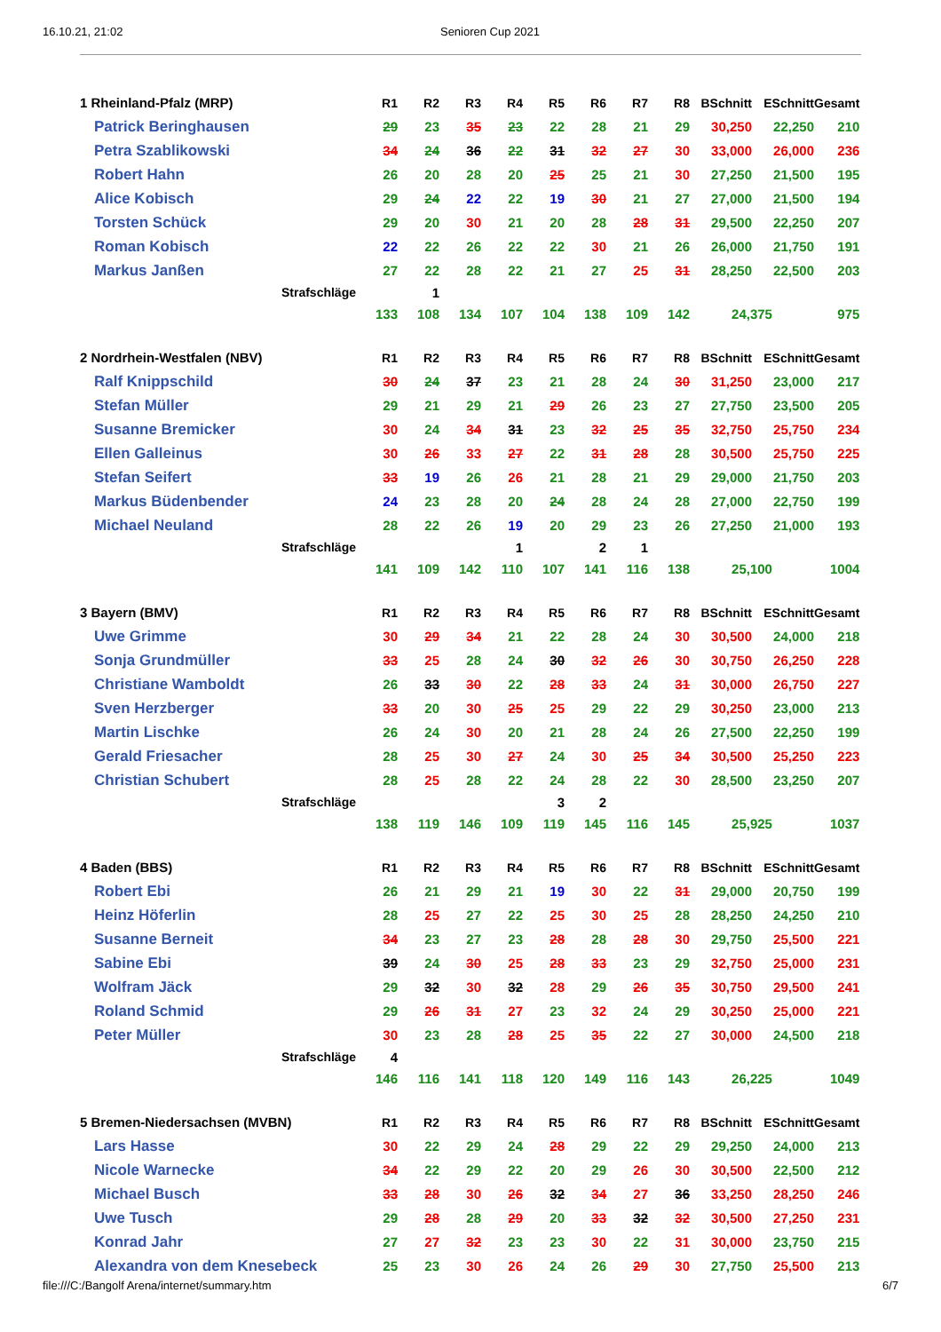16.10.21, 21:02 Senioren Cup 2021
| 1 Rheinland-Pfalz (MRP) | R1 | R2 | R3 | R4 | R5 | R6 | R7 | R8 | BSchnitt | ESchnitt | Gesamt |
| --- | --- | --- | --- | --- | --- | --- | --- | --- | --- | --- | --- |
| Patrick Beringhausen | 29 | 23 | 35 | 23 | 22 | 28 | 21 | 29 | 30,250 | 22,250 | 210 |
| Petra Szablikowski | 34 | 24 | 36 | 22 | 31 | 32 | 27 | 30 | 33,000 | 26,000 | 236 |
| Robert Hahn | 26 | 20 | 28 | 20 | 25 | 25 | 21 | 30 | 27,250 | 21,500 | 195 |
| Alice Kobisch | 29 | 24 | 22 | 22 | 19 | 30 | 21 | 27 | 27,000 | 21,500 | 194 |
| Torsten Schück | 29 | 20 | 30 | 21 | 20 | 28 | 28 | 31 | 29,500 | 22,250 | 207 |
| Roman Kobisch | 22 | 22 | 26 | 22 | 22 | 30 | 21 | 26 | 26,000 | 21,750 | 191 |
| Markus Janßen | 27 | 22 | 28 | 22 | 21 | 27 | 25 | 31 | 28,250 | 22,500 | 203 |
| Strafschläge | | 1 | | | | | | | | | |
| | 133 | 108 | 134 | 107 | 104 | 138 | 109 | 142 | 24,375 | | 975 |
| 2 Nordrhein-Westfalen (NBV) | R1 | R2 | R3 | R4 | R5 | R6 | R7 | R8 | BSchnitt | ESchnitt | Gesamt |
| Ralf Knippschild | 30 | 24 | 37 | 23 | 21 | 28 | 24 | 30 | 31,250 | 23,000 | 217 |
| Stefan Müller | 29 | 21 | 29 | 21 | 29 | 26 | 23 | 27 | 27,750 | 23,500 | 205 |
| Susanne Bremicker | 30 | 24 | 34 | 31 | 23 | 32 | 25 | 35 | 32,750 | 25,750 | 234 |
| Ellen Galleinus | 30 | 26 | 33 | 27 | 22 | 31 | 28 | 28 | 30,500 | 25,750 | 225 |
| Stefan Seifert | 33 | 19 | 26 | 26 | 21 | 28 | 21 | 29 | 29,000 | 21,750 | 203 |
| Markus Büdenbender | 24 | 23 | 28 | 20 | 24 | 28 | 24 | 28 | 27,000 | 22,750 | 199 |
| Michael Neuland | 28 | 22 | 26 | 19 | 20 | 29 | 23 | 26 | 27,250 | 21,000 | 193 |
| Strafschläge | | | | 1 | | 2 | 1 | | | | |
| | 141 | 109 | 142 | 110 | 107 | 141 | 116 | 138 | 25,100 | | 1004 |
| 3 Bayern (BMV) | R1 | R2 | R3 | R4 | R5 | R6 | R7 | R8 | BSchnitt | ESchnitt | Gesamt |
| Uwe Grimme | 30 | 29 | 34 | 21 | 22 | 28 | 24 | 30 | 30,500 | 24,000 | 218 |
| Sonja Grundmüller | 33 | 25 | 28 | 24 | 30 | 32 | 26 | 30 | 30,750 | 26,250 | 228 |
| Christiane Wamboldt | 26 | 33 | 30 | 22 | 28 | 33 | 24 | 31 | 30,000 | 26,750 | 227 |
| Sven Herzberger | 33 | 20 | 30 | 25 | 25 | 29 | 22 | 29 | 30,250 | 23,000 | 213 |
| Martin Lischke | 26 | 24 | 30 | 20 | 21 | 28 | 24 | 26 | 27,500 | 22,250 | 199 |
| Gerald Friesacher | 28 | 25 | 30 | 27 | 24 | 30 | 25 | 34 | 30,500 | 25,250 | 223 |
| Christian Schubert | 28 | 25 | 28 | 22 | 24 | 28 | 22 | 30 | 28,500 | 23,250 | 207 |
| Strafschläge | | | | | 3 | 2 | | | | | |
| | 138 | 119 | 146 | 109 | 119 | 145 | 116 | 145 | 25,925 | | 1037 |
| 4 Baden (BBS) | R1 | R2 | R3 | R4 | R5 | R6 | R7 | R8 | BSchnitt | ESchnitt | Gesamt |
| Robert Ebi | 26 | 21 | 29 | 21 | 19 | 30 | 22 | 31 | 29,000 | 20,750 | 199 |
| Heinz Höferlin | 28 | 25 | 27 | 22 | 25 | 30 | 25 | 28 | 28,250 | 24,250 | 210 |
| Susanne Berneit | 34 | 23 | 27 | 23 | 28 | 28 | 28 | 30 | 29,750 | 25,500 | 221 |
| Sabine Ebi | 39 | 24 | 30 | 25 | 28 | 33 | 23 | 29 | 32,750 | 25,000 | 231 |
| Wolfram Jäck | 29 | 32 | 30 | 32 | 28 | 29 | 26 | 35 | 30,750 | 29,500 | 241 |
| Roland Schmid | 29 | 26 | 31 | 27 | 23 | 32 | 24 | 29 | 30,250 | 25,000 | 221 |
| Peter Müller | 30 | 23 | 28 | 28 | 25 | 35 | 22 | 27 | 30,000 | 24,500 | 218 |
| Strafschläge | 4 | | | | | | | | | | |
| | 146 | 116 | 141 | 118 | 120 | 149 | 116 | 143 | 26,225 | | 1049 |
| 5 Bremen-Niedersachsen (MVBN) | R1 | R2 | R3 | R4 | R5 | R6 | R7 | R8 | BSchnitt | ESchnitt | Gesamt |
| Lars Hasse | 30 | 22 | 29 | 24 | 28 | 29 | 22 | 29 | 29,250 | 24,000 | 213 |
| Nicole Warnecke | 34 | 22 | 29 | 22 | 20 | 29 | 26 | 30 | 30,500 | 22,500 | 212 |
| Michael Busch | 33 | 28 | 30 | 26 | 32 | 34 | 27 | 36 | 33,250 | 28,250 | 246 |
| Uwe Tusch | 29 | 28 | 28 | 29 | 20 | 33 | 32 | 32 | 30,500 | 27,250 | 231 |
| Konrad Jahr | 27 | 27 | 32 | 23 | 23 | 30 | 22 | 31 | 30,000 | 23,750 | 215 |
| Alexandra von dem Knesebeck | 25 | 23 | 30 | 26 | 24 | 26 | 29 | 30 | 27,750 | 25,500 | 213 |
file:///C:/Bangolf Arena/internet/summary.htm 6/7